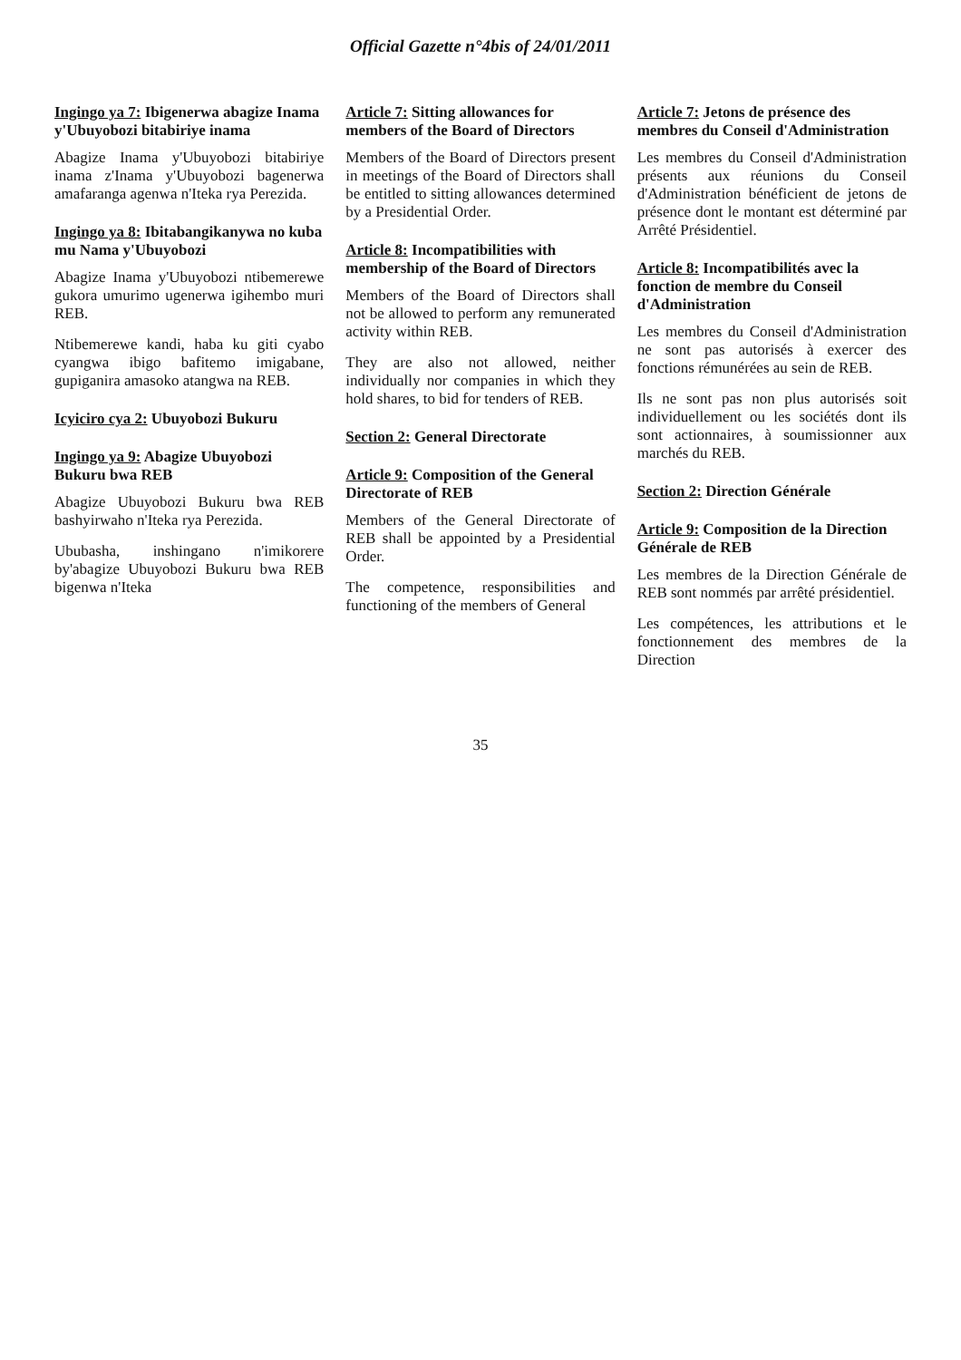Official Gazette n°4bis of 24/01/2011
Ingingo ya 7: Ibigenerwa abagize Inama y'Ubuyobozi bitabiriye inama
Abagize Inama y'Ubuyobozi bitabiriye inama z'Inama y'Ubuyobozi bagenerwa amafaranga agenwa n'Iteka rya Perezida.
Ingingo ya 8: Ibitabangikanywa no kuba mu Nama y'Ubuyobozi
Abagize Inama y'Ubuyobozi ntibemerewe gukora umurimo ugenerwa igihembo muri REB.
Ntibemerewe kandi, haba ku giti cyabo cyangwa ibigo bafitemo imigabane, gupiganira amasoko atangwa na REB.
Icyiciro cya 2: Ubuyobozi Bukuru
Ingingo ya 9: Abagize Ubuyobozi Bukuru bwa REB
Abagize Ubuyobozi Bukuru bwa REB bashyirwaho n'Iteka rya Perezida.
Ububasha, inshingano n'imikorere by'abagize Ubuyobozi Bukuru bwa REB bigenwa n'Iteka
Article 7: Sitting allowances for members of the Board of Directors
Members of the Board of Directors present in meetings of the Board of Directors shall be entitled to sitting allowances determined by a Presidential Order.
Article 8: Incompatibilities with membership of the Board of Directors
Members of the Board of Directors shall not be allowed to perform any remunerated activity within REB.
They are also not allowed, neither individually nor companies in which they hold shares, to bid for tenders of REB.
Section 2: General Directorate
Article 9: Composition of the General Directorate of REB
Members of the General Directorate of REB shall be appointed by a Presidential Order.
The competence, responsibilities and functioning of the members of General
Article 7: Jetons de présence des membres du Conseil d'Administration
Les membres du Conseil d'Administration présents aux réunions du Conseil d'Administration bénéficient de jetons de présence dont le montant est déterminé par Arrêté Présidentiel.
Article 8: Incompatibilités avec la fonction de membre du Conseil d'Administration
Les membres du Conseil d'Administration ne sont pas autorisés à exercer des fonctions rémunérées au sein de REB.
Ils ne sont pas non plus autorisés soit individuellement ou les sociétés dont ils sont actionnaires, à soumissionner aux marchés du REB.
Section 2: Direction Générale
Article 9: Composition de la Direction Générale de REB
Les membres de la Direction Générale de REB sont nommés par arrêté présidentiel.
Les compétences, les attributions et le fonctionnement des membres de la Direction
35